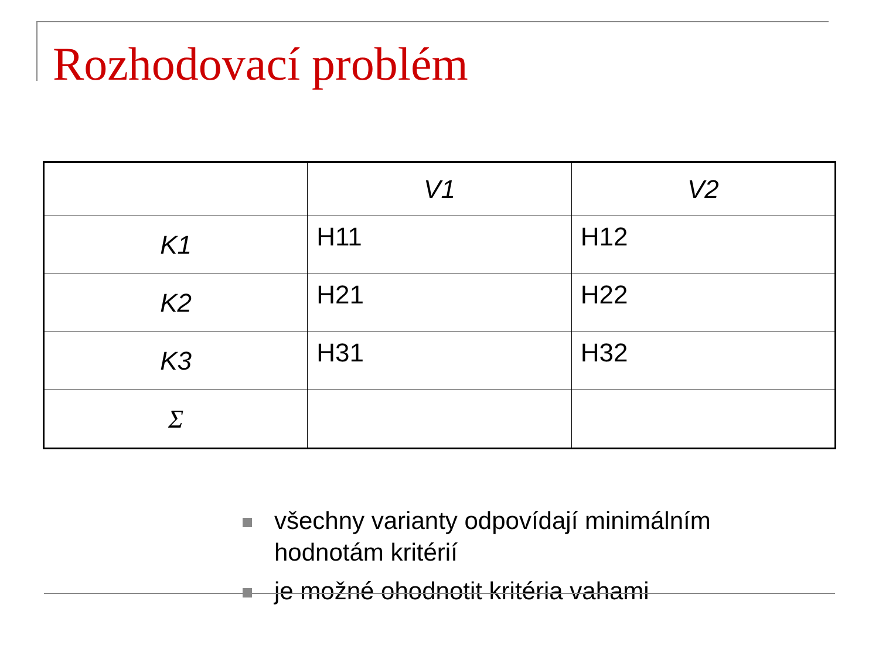Rozhodovací problém
| | V1 | V2 |
| --- | --- | --- |
| K1 | H11 | H12 |
| K2 | H21 | H22 |
| K3 | H31 | H32 |
| Σ | | |
všechny varianty odpovídají minimálním hodnotám kritérií
je možné ohodnotit kritéria vahami